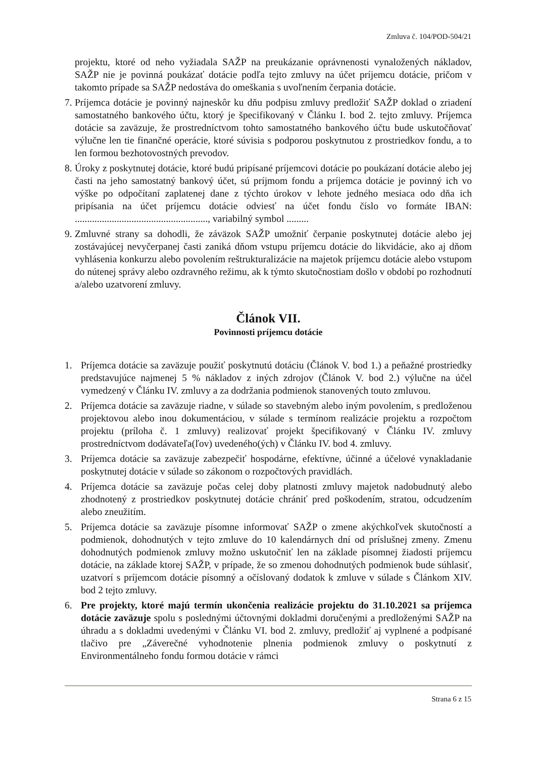Zmluva č. 104/POD-504/21
projektu, ktoré od neho vyžiadala SAŽP na preukázanie oprávnenosti vynaložených nákladov, SAŽP nie je povinná poukázať dotácie podľa tejto zmluvy na účet príjemcu dotácie, pričom v takomto prípade sa SAŽP nedostáva do omeškania s uvoľnením čerpania dotácie.
7. Príjemca dotácie je povinný najneskôr ku dňu podpisu zmluvy predložiť SAŽP doklad o zriadení samostatného bankového účtu, ktorý je špecifikovaný v Článku I. bod 2. tejto zmluvy. Príjemca dotácie sa zaväzuje, že prostredníctvom tohto samostatného bankového účtu bude uskutočňovať výlučne len tie finančné operácie, ktoré súvisia s podporou poskytnutou z prostriedkov fondu, a to len formou bezhotovostných prevodov.
8. Úroky z poskytnutej dotácie, ktoré budú pripísané príjemcovi dotácie po poukázaní dotácie alebo jej časti na jeho samostatný bankový účet, sú príjmom fondu a príjemca dotácie je povinný ich vo výške po odpočítaní zaplatenej dane z týchto úrokov v lehote jedného mesiaca odo dňa ich pripísania na účet príjemcu dotácie odviesť na účet fondu číslo vo formáte IBAN: ......................................................, variabilný symbol .........
9. Zmluvné strany sa dohodli, že záväzok SAŽP umožniť čerpanie poskytnutej dotácie alebo jej zostávajúcej nevyčerpanej časti zaniká dňom vstupu príjemcu dotácie do likvidácie, ako aj dňom vyhlásenia konkurzu alebo povolením reštrukturalizácie na majetok príjemcu dotácie alebo vstupom do nútenej správy alebo ozdravného režimu, ak k týmto skutočnostiam došlo v období po rozhodnutí a/alebo uzatvorení zmluvy.
Článok VII.
Povinnosti príjemcu dotácie
1. Príjemca dotácie sa zaväzuje použiť poskytnutú dotáciu (Článok V. bod 1.) a peňažné prostriedky predstavujúce najmenej 5 % nákladov z iných zdrojov (Článok V. bod 2.) výlučne na účel vymedzený v Článku IV. zmluvy a za dodržania podmienok stanovených touto zmluvou.
2. Príjemca dotácie sa zaväzuje riadne, v súlade so stavebným alebo iným povolením, s predloženou projektovou alebo inou dokumentáciou, v súlade s termínom realizácie projektu a rozpočtom projektu (príloha č. 1 zmluvy) realizovať projekt špecifikovaný v Článku IV. zmluvy prostredníctvom dodávateľa(ľov) uvedeného(ých) v Článku IV. bod 4. zmluvy.
3. Príjemca dotácie sa zaväzuje zabezpečiť hospodárne, efektívne, účinné a účelové vynakladanie poskytnutej dotácie v súlade so zákonom o rozpočtových pravidlách.
4. Príjemca dotácie sa zaväzuje počas celej doby platnosti zmluvy majetok nadobudnutý alebo zhodnotený z prostriedkov poskytnutej dotácie chrániť pred poškodením, stratou, odcudzením alebo zneužitím.
5. Príjemca dotácie sa zaväzuje písomne informovať SAŽP o zmene akýchkoľvek skutočností a podmienok, dohodnutých v tejto zmluve do 10 kalendárnych dní od príslušnej zmeny. Zmenu dohodnutých podmienok zmluvy možno uskutočniť len na základe písomnej žiadosti príjemcu dotácie, na základe ktorej SAŽP, v prípade, že so zmenou dohodnutých podmienok bude súhlasiť, uzatvorí s príjemcom dotácie písomný a očíslovaný dodatok k zmluve v súlade s Článkom XIV. bod 2 tejto zmluvy.
6. Pre projekty, ktoré majú termín ukončenia realizácie projektu do 31.10.2021 sa príjemca dotácie zaväzuje spolu s poslednými účtovnými dokladmi doručenými a predloženými SAŽP na úhradu a s dokladmi uvedenými v Článku VI. bod 2. zmluvy, predložiť aj vyplnené a podpísané tlačivo pre „Záverečné vyhodnotenie plnenia podmienok zmluvy o poskytnutí z Environmentálneho fondu formou dotácie v rámci
Strana 6 z 15